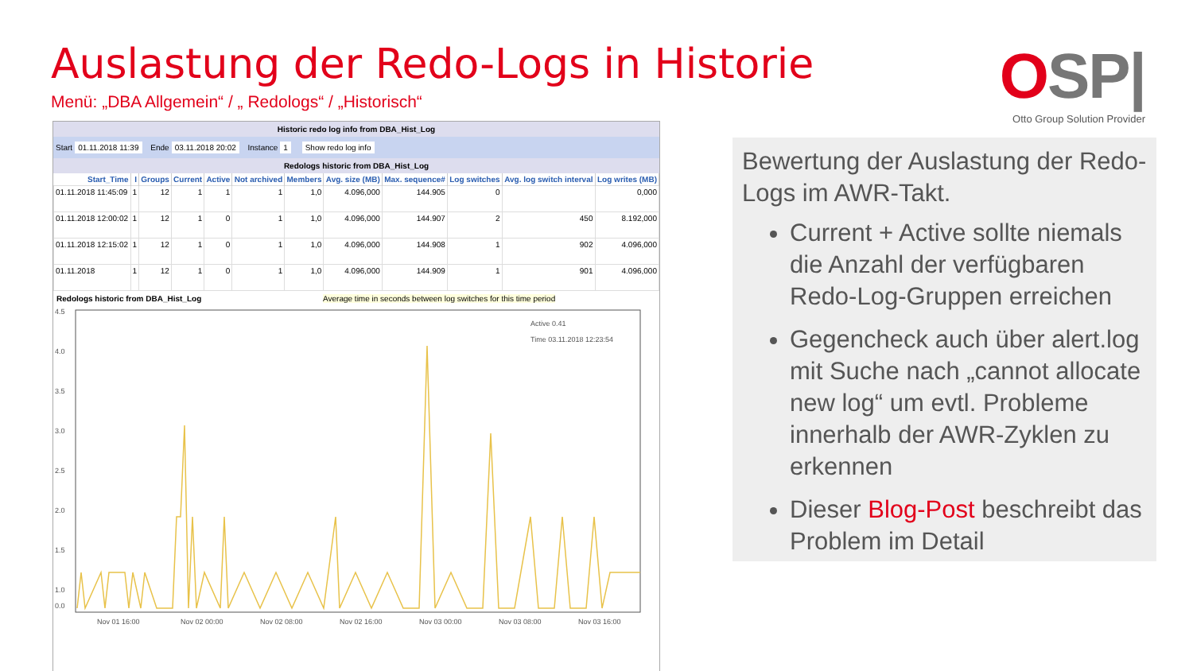Auslastung der Redo-Logs in Historie
Menü: „DBA Allgemein“ / „ Redologs“ / „Historisch“
OSP|
Otto Group Solution Provider
Historic redo log info from DBA_Hist_Log
Start 01.11.2018 11:39 Ende 03.11.2018 20:02 Instance 1 Show redo log info
Redologs historic from DBA_Hist_Log
| Start_Time | I | Groups | Current | Active | Not archived | Members | Avg. size (MB) | Max. sequence# | Log switches | Avg. log switch interval | Log writes (MB) |
| --- | --- | --- | --- | --- | --- | --- | --- | --- | --- | --- | --- |
| 01.11.2018 11:45:09 | 1 | 12 | 1 | 1 | 1 | 1,0 | 4.096,000 | 144.905 | 0 | | 0,000 |
| 01.11.2018 12:00:02 | 1 | 12 | 1 | 0 | 1 | 1,0 | 4.096,000 | 144.907 | 2 | 450 | 8.192,000 |
| 01.11.2018 12:15:02 | 1 | 12 | 1 | 0 | 1 | 1,0 | 4.096,000 | 144.908 | 1 | 902 | 4.096,000 |
| 01.11.2018 | 1 | 12 | 1 | 0 | 1 | 1,0 | 4.096,000 | 144.909 | 1 | 901 | 4.096,000 |
Redologs historic from DBA_Hist_Log Average time in seconds between log switches for this time period
4.5
4.0
3.5
3.0
2.5
2.0
1.5
1.0
0.0
Nov 01 16:00
Nov 02 00:00
Nov 02 08:00
Nov 02 16:00
Nov 03 00:00
Nov 03 08:00
Nov 03 16:00
Active 0.41
Time 03.11.2018 12:23:54
Bewertung der Auslastung der Redo-Logs im AWR-Takt.
Current + Active sollte niemals die Anzahl der verfügbaren Redo-Log-Gruppen erreichen
Gegencheck auch über alert.log mit Suche nach „cannot allocate new log“ um evtl. Probleme innerhalb der AWR-Zyklen zu erkennen
Dieser Blog-Post beschreibt das Problem im Detail